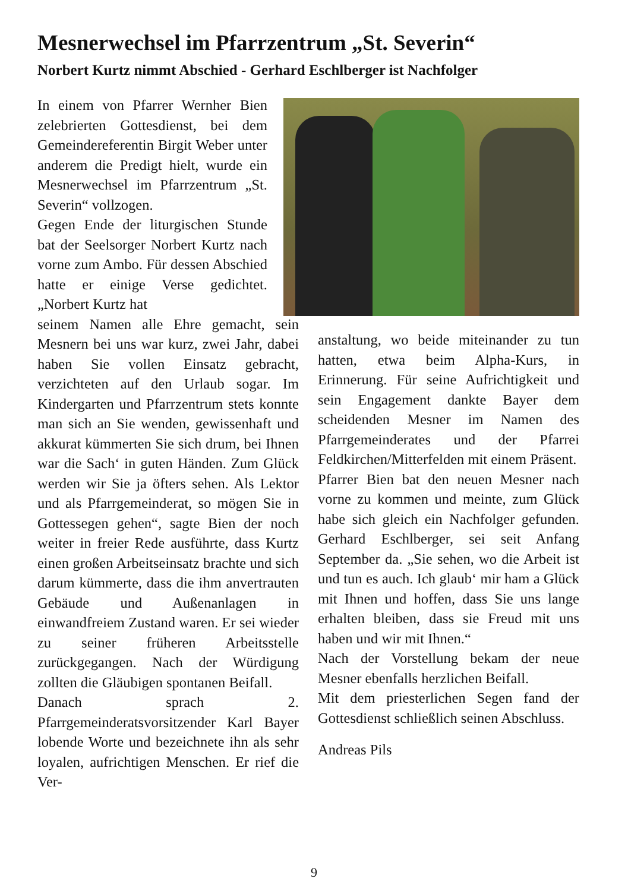Mesnerwechsel im Pfarrzentrum „St. Severin“
Norbert Kurtz nimmt Abschied - Gerhard Eschlberger ist Nachfolger
In einem von Pfarrer Wernher Bien zelebrierten Gottesdienst, bei dem Gemeindereferentin Birgit Weber unter anderem die Predigt hielt, wurde ein Mesnerwechsel im Pfarrzentrum „St. Severin“ vollzogen.
Gegen Ende der liturgischen Stunde bat der Seelsorger Norbert Kurtz nach vorne zum Ambo. Für dessen Abschied hatte er einige Verse gedichtet. „Norbert Kurtz hat
seinem Namen alle Ehre gemacht, sein Mesnern bei uns war kurz, zwei Jahr, dabei haben Sie vollen Einsatz gebracht, verzichteten auf den Urlaub sogar. Im Kindergarten und Pfarrzentrum stets konnte man sich an Sie wenden, gewissenhaft und akkurat kümmerten Sie sich drum, bei Ihnen war die Sach‘ in guten Händen. Zum Glück werden wir Sie ja öfters sehen. Als Lektor und als Pfarrgemeinderat, so mögen Sie in Gottessegen gehen“, sagte Bien der noch weiter in freier Rede ausführte, dass Kurtz einen großen Arbeitseinsatz brachte und sich darum kümmerte, dass die ihm anvertrauten Gebäude und Außenanlagen in einwandfreiem Zustand waren. Er sei wieder zu seiner früheren Arbeitsstelle zurückgegangen. Nach der Würdigung zollten die Gläubigen spontanen Beifall.
Danach sprach 2. Pfarrgemeinderatsvorsitzender Karl Bayer lobende Worte und bezeichnete ihn als sehr loyalen, aufrichtigen Menschen. Er rief die Ver-
anstaltung, wo beide miteinander zu tun hatten, etwa beim Alpha-Kurs, in Erinnerung. Für seine Aufrichtigkeit und sein Engagement dankte Bayer dem scheidenden Mesner im Namen des Pfarrgemeinderates und der Pfarrei Feldkirchen/Mitterfelden mit einem Präsent.
Pfarrer Bien bat den neuen Mesner nach vorne zu kommen und meinte, zum Glück habe sich gleich ein Nachfolger gefunden. Gerhard Eschlberger, sei seit Anfang September da. „Sie sehen, wo die Arbeit ist und tun es auch. Ich glaub‘ mir ham a Glück mit Ihnen und hoffen, dass Sie uns lange erhalten bleiben, dass sie Freud mit uns haben und wir mit Ihnen.“
Nach der Vorstellung bekam der neue Mesner ebenfalls herzlichen Beifall.
Mit dem priesterlichen Segen fand der Gottesdienst schließlich seinen Abschluss.
Andreas Pils
9